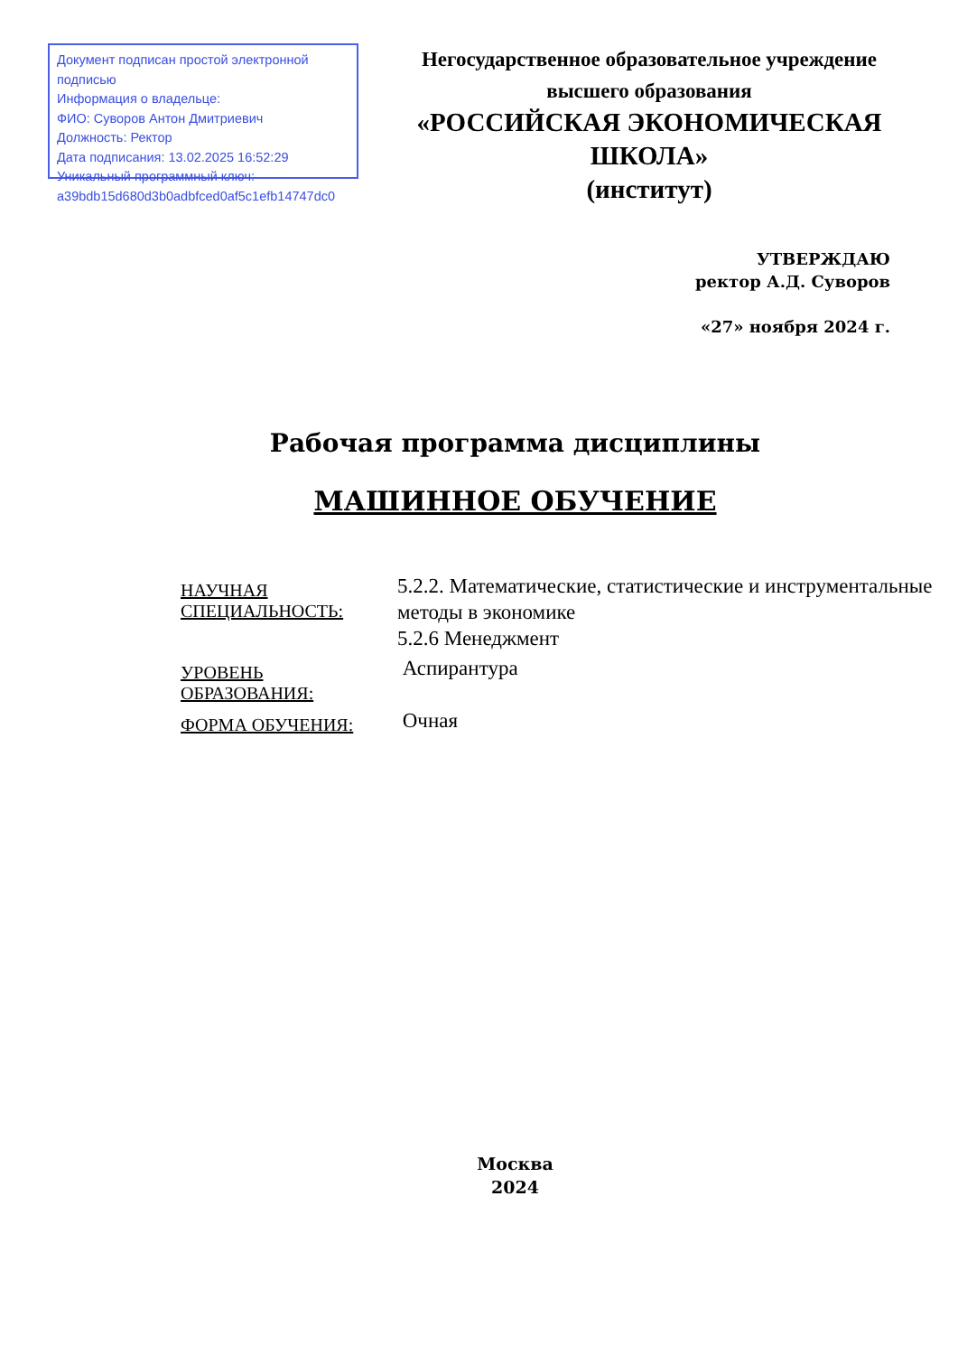Документ подписан простой электронной подписью
Информация о владельце:
ФИО: Суворов Антон Дмитриевич
Должность: Ректор
Дата подписания: 13.02.2025 16:52:29
Уникальный программный ключ:
a39bdb15d680d3b0adbfced0af5c1efb14747dc0
Негосударственное образовательное учреждение
высшего образования
«РОССИЙСКАЯ ЭКОНОМИЧЕСКАЯ ШКОЛА»
(институт)
УТВЕРЖДАЮ
ректор А.Д. Суворов
«27» ноября 2024 г.
Рабочая программа дисциплины
МАШИННОЕ ОБУЧЕНИЕ
| НАУЧНАЯ СПЕЦИАЛЬНОСТЬ: | 5.2.2. Математические, статистические и инструментальные методы в экономике 5.2.6 Менеджмент |
| УРОВЕНЬ ОБРАЗОВАНИЯ: | Аспирантура |
| ФОРМА ОБУЧЕНИЯ: | Очная |
Москва
2024